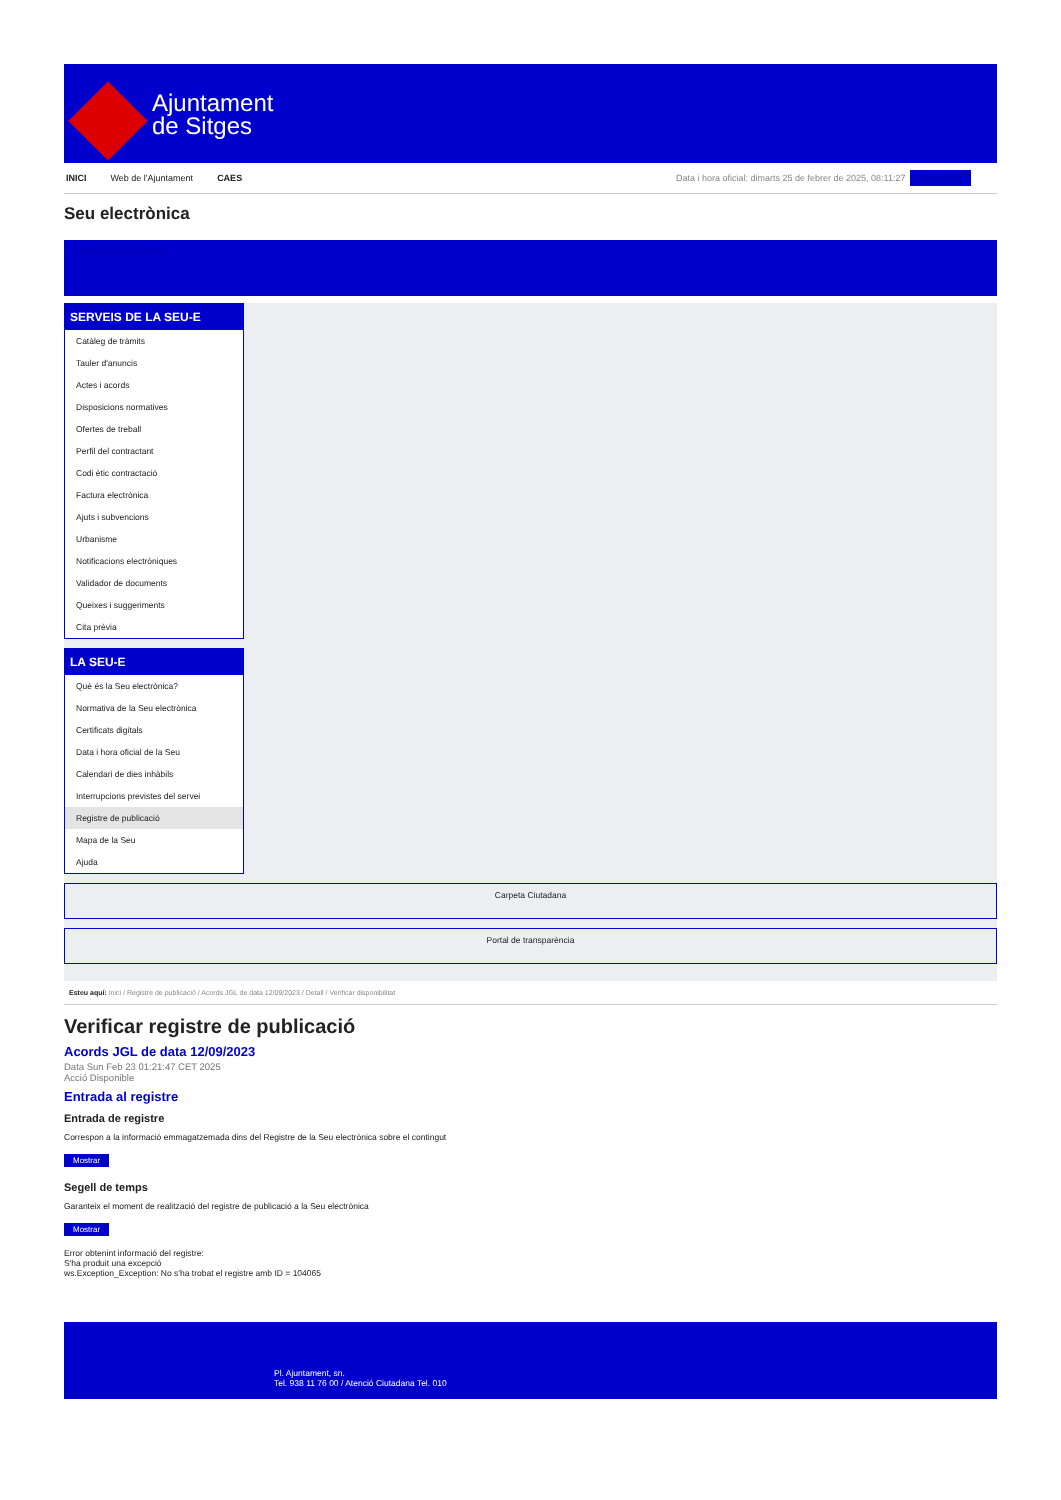Ajuntament
de Sitges
INICI Web de l'Ajuntament CAES Data i hora oficial: dimarts 25 de febrer de 2025, 08:11:27 Electrònica
Seu electrònica
Obtenir còpia autèntica
SERVEIS DE LA SEU-E
Catàleg de tràmits
Tauler d'anuncis
Actes i acords
Disposicions normatives
Ofertes de treball
Perfil del contractant
Codi ètic contractació
Factura electrònica
Ajuts i subvencions
Urbanisme
Notificacions electròniques
Validador de documents
Queixes i suggeriments
Cita prèvia
LA SEU-E
Què és la Seu electrònica?
Normativa de la Seu electrònica
Certificats digitals
Data i hora oficial de la Seu
Calendari de dies inhàbils
Interrupcions previstes del servei
Registre de publicació
Mapa de la Seu
Ajuda
Carpeta Ciutadana
Portal de transparència
Esteu aquí: Inici / Registre de publicació / Acords JGL de data 12/09/2023 / Detall / Verificar disponibilitat
Verificar registre de publicació
Acords JGL de data 12/09/2023
Data Sun Feb 23 01:21:47 CET 2025
Acció Disponible
Entrada al registre
Entrada de registre
Correspon a la informació emmagatzemada dins del Registre de la Seu electrònica sobre el contingut
Mostrar
Segell de temps
Garanteix el moment de realització del registre de publicació a la Seu electrònica
Mostrar
Error obtenint informació del registre:
S'ha produit una excepció
ws.Exception_Exception: No s'ha trobat el registre amb ID = 104065
Pl. Ajuntament, sn.
Tel. 938 11 76 00 / Atenció Ciutadana Tel. 010